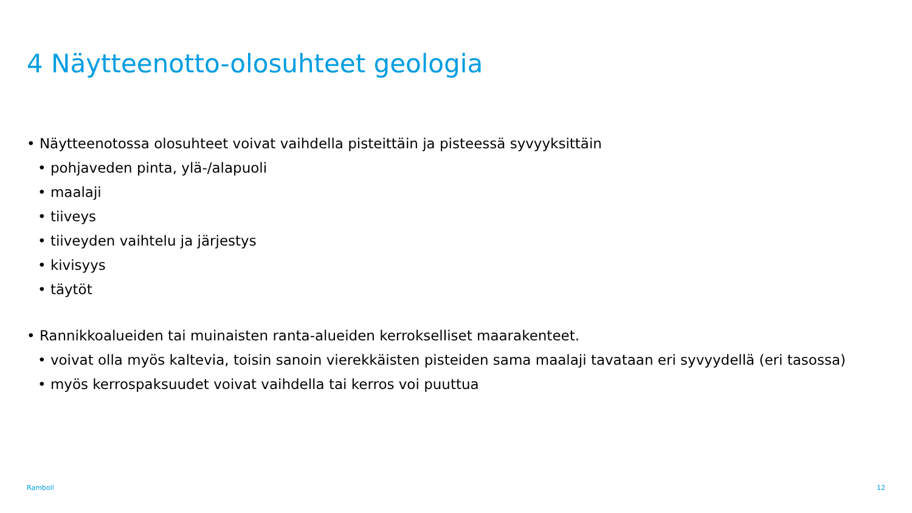4 Näytteenotto-olosuhteet geologia
• Näytteenotossa olosuhteet voivat vaihdella pisteittäin ja pisteessä syvyyksittäin
• pohjaveden pinta, ylä-/alapuoli
• maalaji
• tiiveys
• tiiveyden vaihtelu ja järjestys
• kivisyys
• täytöt
• Rannikkoalueiden tai muinaisten ranta-alueiden kerrokselliset maarakenteet.
• voivat olla myös kaltevia, toisin sanoin vierekkäisten pisteiden sama maalaji tavataan eri syvyydellä (eri tasossa)
• myös kerrospaksuudet voivat vaihdella tai kerros voi puuttua
Ramboll 12